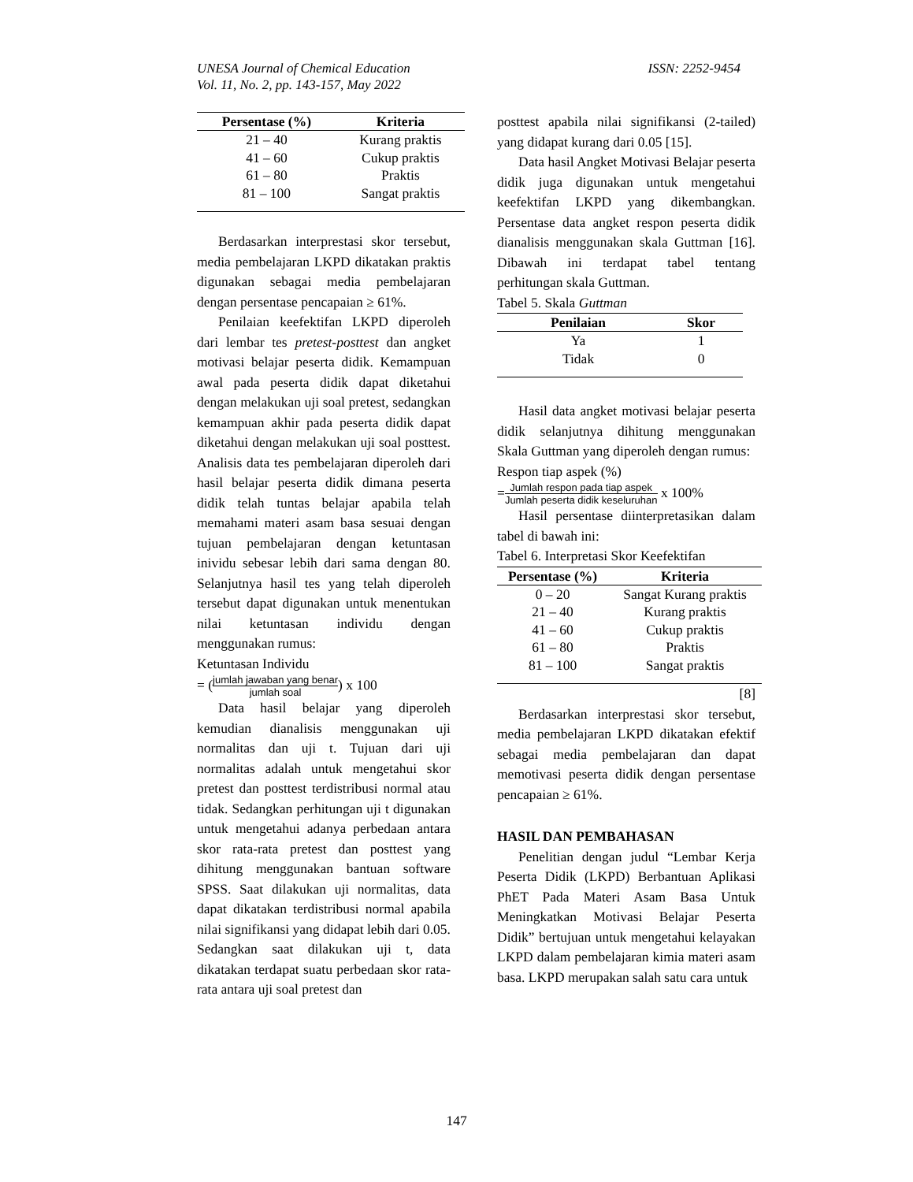ISSN: 2252-9454 UNESA Journal of Chemical Education
Vol. 11, No. 2, pp. 143-157, May 2022
| Persentase (%) | Kriteria |
| --- | --- |
| 21 – 40 | Kurang praktis |
| 41 – 60 | Cukup praktis |
| 61 – 80 | Praktis |
| 81 – 100 | Sangat praktis |
Berdasarkan interprestasi skor tersebut, media pembelajaran LKPD dikatakan praktis digunakan sebagai media pembelajaran dengan persentase pencapaian ≥ 61%.
Penilaian keefektifan LKPD diperoleh dari lembar tes pretest-posttest dan angket motivasi belajar peserta didik. Kemampuan awal pada peserta didik dapat diketahui dengan melakukan uji soal pretest, sedangkan kemampuan akhir pada peserta didik dapat diketahui dengan melakukan uji soal posttest. Analisis data tes pembelajaran diperoleh dari hasil belajar peserta didik dimana peserta didik telah tuntas belajar apabila telah memahami materi asam basa sesuai dengan tujuan pembelajaran dengan ketuntasan inividu sebesar lebih dari sama dengan 80. Selanjutnya hasil tes yang telah diperoleh tersebut dapat digunakan untuk menentukan nilai ketuntasan individu dengan menggunakan rumus:
Ketuntasan Individu
= (jumlah jawaban yang benar jumlah soal) x 100
Data hasil belajar yang diperoleh kemudian dianalisis menggunakan uji normalitas dan uji t. Tujuan dari uji normalitas adalah untuk mengetahui skor pretest dan posttest terdistribusi normal atau tidak. Sedangkan perhitungan uji t digunakan untuk mengetahui adanya perbedaan antara skor rata-rata pretest dan posttest yang dihitung menggunakan bantuan software SPSS. Saat dilakukan uji normalitas, data dapat dikatakan terdistribusi normal apabila nilai signifikansi yang didapat lebih dari 0.05. Sedangkan saat dilakukan uji t, data dikatakan terdapat suatu perbedaan skor rata-rata antara uji soal pretest dan
posttest apabila nilai signifikansi (2-tailed) yang didapat kurang dari 0.05 [15].
Data hasil Angket Motivasi Belajar peserta didik juga digunakan untuk mengetahui keefektifan LKPD yang dikembangkan. Persentase data angket respon peserta didik dianalisis menggunakan skala Guttman [16]. Dibawah ini terdapat tabel tentang perhitungan skala Guttman.
Tabel 5. Skala Guttman
| Penilaian | Skor |
| --- | --- |
| Ya | 1 |
| Tidak | 0 |
Hasil data angket motivasi belajar peserta didik selanjutnya dihitung menggunakan Skala Guttman yang diperoleh dengan rumus:
Respon tiap aspek (%)
=Jumlah respon pada tiap aspek Jumlah peserta didik keseluruhan x 100%
Hasil persentase diinterpretasikan dalam tabel di bawah ini:
Tabel 6. Interpretasi Skor Keefektifan
| Persentase (%) | Kriteria |
| --- | --- |
| 0 – 20 | Sangat Kurang praktis |
| 21 – 40 | Kurang praktis |
| 41 – 60 | Cukup praktis |
| 61 – 80 | Praktis |
| 81 – 100 | Sangat praktis |
[8]
Berdasarkan interprestasi skor tersebut, media pembelajaran LKPD dikatakan efektif sebagai media pembelajaran dan dapat memotivasi peserta didik dengan persentase pencapaian ≥ 61%.
HASIL DAN PEMBAHASAN
Penelitian dengan judul “Lembar Kerja Peserta Didik (LKPD) Berbantuan Aplikasi PhET Pada Materi Asam Basa Untuk Meningkatkan Motivasi Belajar Peserta Didik” bertujuan untuk mengetahui kelayakan LKPD dalam pembelajaran kimia materi asam basa. LKPD merupakan salah satu cara untuk
147